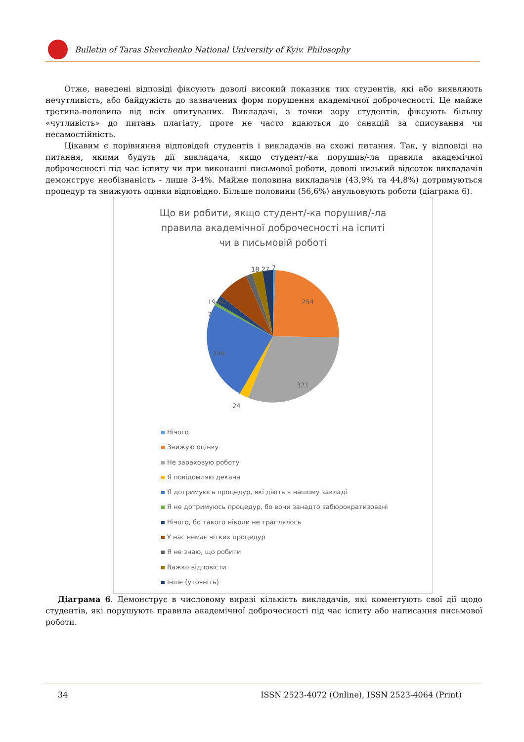Bulletin of Taras Shevchenko National University of Kyiv. Philosophy
Отже, наведені відповіді фіксують доволі високий показник тих студентів, які або виявляють нечутливість, або байдужість до зазначених форм порушення академічної доброчесності. Це майже третина-половина від всіх опитуваних. Викладачі, з точки зору студентів, фіксують більшу «чутливість» до питань плагіату, проте не часто вдаються до санкцій за списування чи несамостійність.
Цікавим є порівняння відповідей студентів і викладачів на схожі питання. Так, у відповіді на питання, якими будуть дії викладача, якщо студент/-ка порушив/-ла правила академічної доброчесності під час іспиту чи при виконанні письмової роботи, доволі низький відсоток викладачів демонструє необізнаність - лише 3-4%. Майже половина викладачів (43,9% та 44,8%) дотримуються процедур та знижують оцінки відповідно. Більше половини (56,6%) анульовують роботи (діаграма 6).
Що ви робити, якщо студент/-ка порушив/-ла
правила академічної доброчесності на іспиті
чи в письмовій роботі
7
18 27
254
19 80
7
249
321
24
Нічого
Знижую оцінку
Не зараховую роботу
Я повідомляю декана
Я дотримуюсь процедур, які діють в нашому закладі
Я не дотримуюсь процедур, бо вони занадто забюрократизовані
Нічого, бо такого ніколи не траплялось
У нас немає чітких процедур
Я не знаю, що робити
Важко відповісти
Інше (уточніть)
Діаграма 6. Демонструє в числовому виразі кількість викладачів, які коментують свої дії щодо студентів, які порушують правила академічної доброчесності під час іспиту або написання письмової роботи.
34 ISSN 2523-4072 (Online), ISSN 2523-4064 (Print)